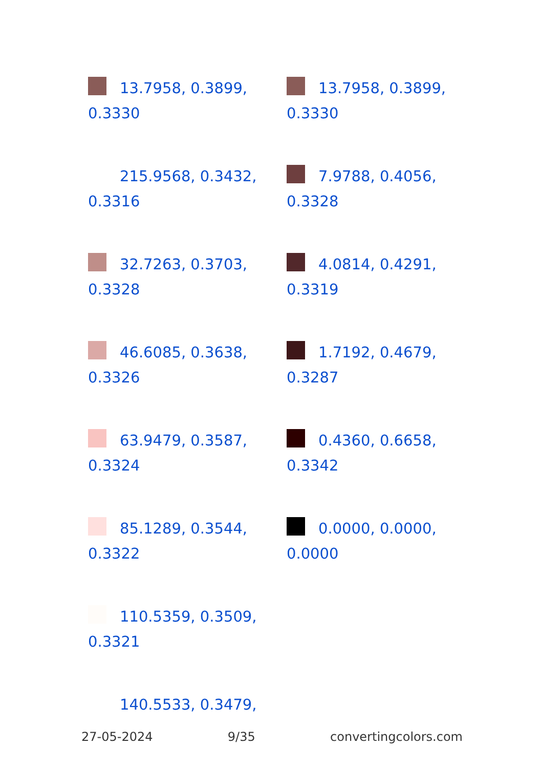13.7958, 0.3899, 0.3330
13.7958, 0.3899, 0.3330
215.9568, 0.3432, 0.3316
7.9788, 0.4056, 0.3328
32.7263, 0.3703, 0.3328
4.0814, 0.4291, 0.3319
46.6085, 0.3638, 0.3326
1.7192, 0.4679, 0.3287
63.9479, 0.3587, 0.3324
0.4360, 0.6658, 0.3342
85.1289, 0.3544, 0.3322
0.0000, 0.0000, 0.0000
110.5359, 0.3509, 0.3321
140.5533, 0.3479,
27-05-2024 9/35 convertingcolors.com